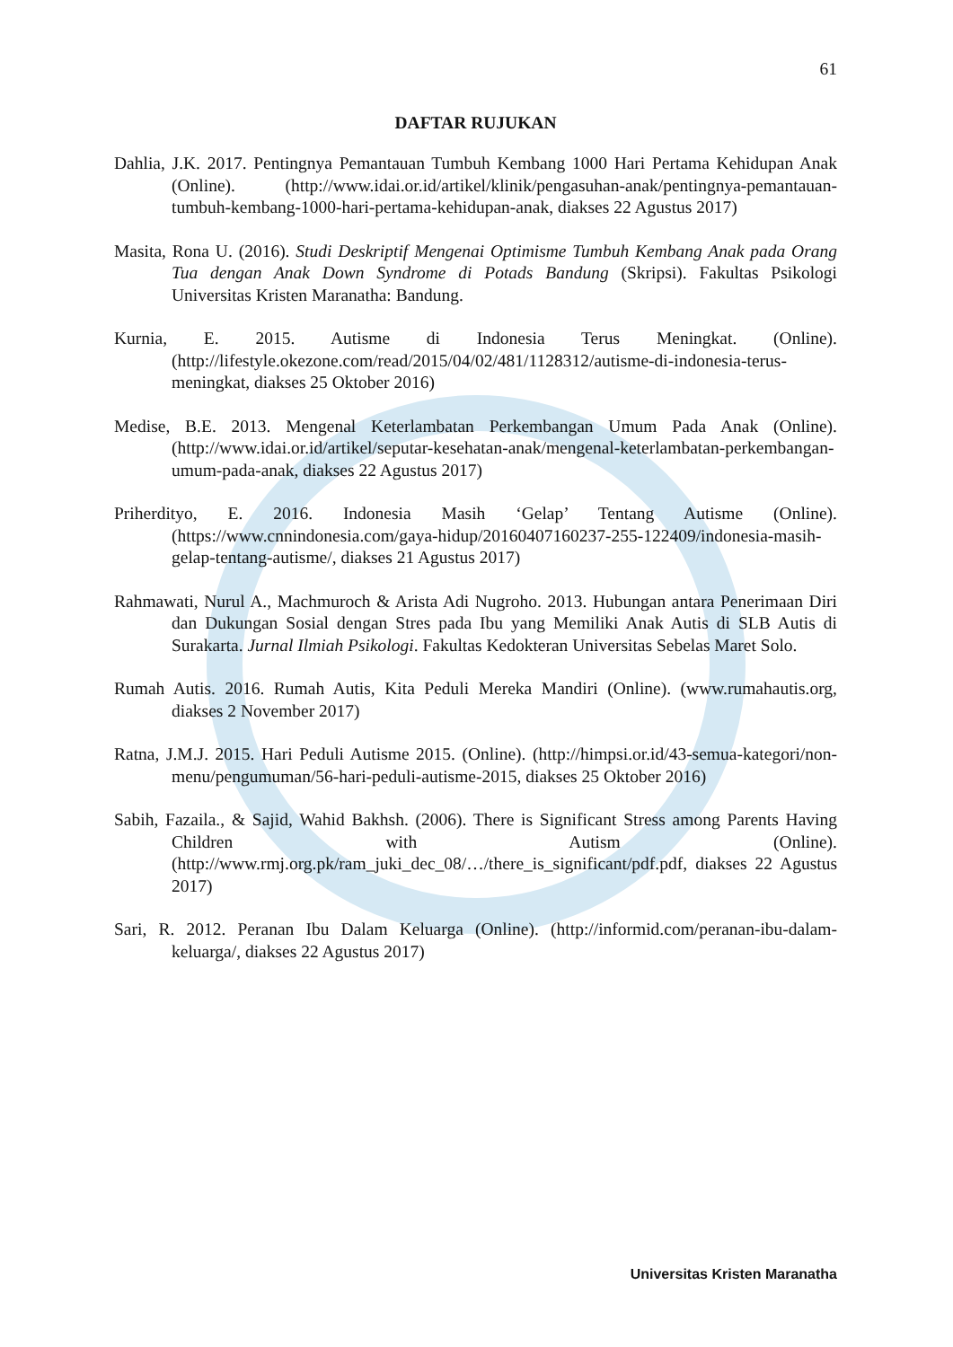61
DAFTAR RUJUKAN
Dahlia, J.K. 2017. Pentingnya Pemantauan Tumbuh Kembang 1000 Hari Pertama Kehidupan Anak (Online). (http://www.idai.or.id/artikel/klinik/pengasuhan-anak/pentingnya-pemantauan-tumbuh-kembang-1000-hari-pertama-kehidupan-anak, diakses 22 Agustus 2017)
Masita, Rona U. (2016). Studi Deskriptif Mengenai Optimisme Tumbuh Kembang Anak pada Orang Tua dengan Anak Down Syndrome di Potads Bandung (Skripsi). Fakultas Psikologi Universitas Kristen Maranatha: Bandung.
Kurnia, E. 2015. Autisme di Indonesia Terus Meningkat. (Online). (http://lifestyle.okezone.com/read/2015/04/02/481/1128312/autisme-di-indonesia-terus-meningkat, diakses 25 Oktober 2016)
Medise, B.E. 2013. Mengenal Keterlambatan Perkembangan Umum Pada Anak (Online). (http://www.idai.or.id/artikel/seputar-kesehatan-anak/mengenal-keterlambatan-perkembangan-umum-pada-anak, diakses 22 Agustus 2017)
Priherdityo, E. 2016. Indonesia Masih ‘Gelap’ Tentang Autisme (Online). (https://www.cnnindonesia.com/gaya-hidup/20160407160237-255-122409/indonesia-masih-gelap-tentang-autisme/, diakses 21 Agustus 2017)
Rahmawati, Nurul A., Machmuroch & Arista Adi Nugroho. 2013. Hubungan antara Penerimaan Diri dan Dukungan Sosial dengan Stres pada Ibu yang Memiliki Anak Autis di SLB Autis di Surakarta. Jurnal Ilmiah Psikologi. Fakultas Kedokteran Universitas Sebelas Maret Solo.
Rumah Autis. 2016. Rumah Autis, Kita Peduli Mereka Mandiri (Online). (www.rumahautis.org, diakses 2 November 2017)
Ratna, J.M.J. 2015. Hari Peduli Autisme 2015. (Online). (http://himpsi.or.id/43-semua-kategori/non-menu/pengumuman/56-hari-peduli-autisme-2015, diakses 25 Oktober 2016)
Sabih, Fazaila., & Sajid, Wahid Bakhsh. (2006). There is Significant Stress among Parents Having Children with Autism (Online). (http://www.rmj.org.pk/ram_juki_dec_08/…/there_is_significant/pdf.pdf, diakses 22 Agustus 2017)
Sari, R. 2012. Peranan Ibu Dalam Keluarga (Online). (http://informid.com/peranan-ibu-dalam-keluarga/, diakses 22 Agustus 2017)
Universitas Kristen Maranatha